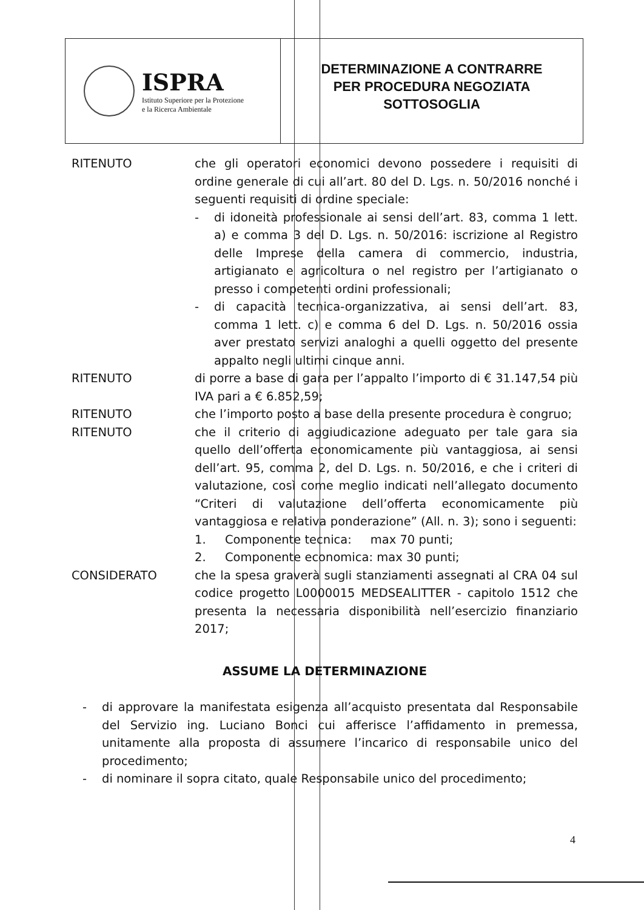ISPRA
Istituto Superiore per la Protezione
e la Ricerca Ambientale
DETERMINAZIONE A CONTRARRE
PER PROCEDURA NEGOZIATA
SOTTOSOGLIA
RITENUTO che gli operatori economici devono possedere i requisiti di ordine generale di cui all’art. 80 del D. Lgs. n. 50/2016 nonché i seguenti requisiti di ordine speciale:
- di idoneità professionale ai sensi dell’art. 83, comma 1 lett. a) e comma 3 del D. Lgs. n. 50/2016: iscrizione al Registro delle Imprese della camera di commercio, industria, artigianato e agricoltura o nel registro per l’artigianato o presso i competenti ordini professionali;
- di capacità tecnica-organizzativa, ai sensi dell’art. 83, comma 1 lett. c) e comma 6 del D. Lgs. n. 50/2016 ossia aver prestato servizi analoghi a quelli oggetto del presente appalto negli ultimi cinque anni.
RITENUTO di porre a base di gara per l’appalto l’importo di € 31.147,54 più IVA pari a € 6.852,59;
RITENUTO che l’importo posto a base della presente procedura è congruo;
RITENUTO che il criterio di aggiudicazione adeguato per tale gara sia quello dell’offerta economicamente più vantaggiosa, ai sensi dell’art. 95, comma 2, del D. Lgs. n. 50/2016, e che i criteri di valutazione, così come meglio indicati nell’allegato documento “Criteri di valutazione dell’offerta economicamente più vantaggiosa e relativa ponderazione” (All. n. 3); sono i seguenti:
1. Componente tecnica: max 70 punti;
2. Componente economica: max 30 punti;
CONSIDERATO che la spesa graverà sugli stanziamenti assegnati al CRA 04 sul codice progetto L0000015 MEDSEALITTER - capitolo 1512 che presenta la necessaria disponibilità nell’esercizio finanziario 2017;
ASSUME LA DETERMINAZIONE
- di approvare la manifestata esigenza all’acquisto presentata dal Responsabile del Servizio ing. Luciano Bonci cui afferisce l’affidamento in premessa, unitamente alla proposta di assumere l’incarico di responsabile unico del procedimento;
- di nominare il sopra citato, quale Responsabile unico del procedimento;
4